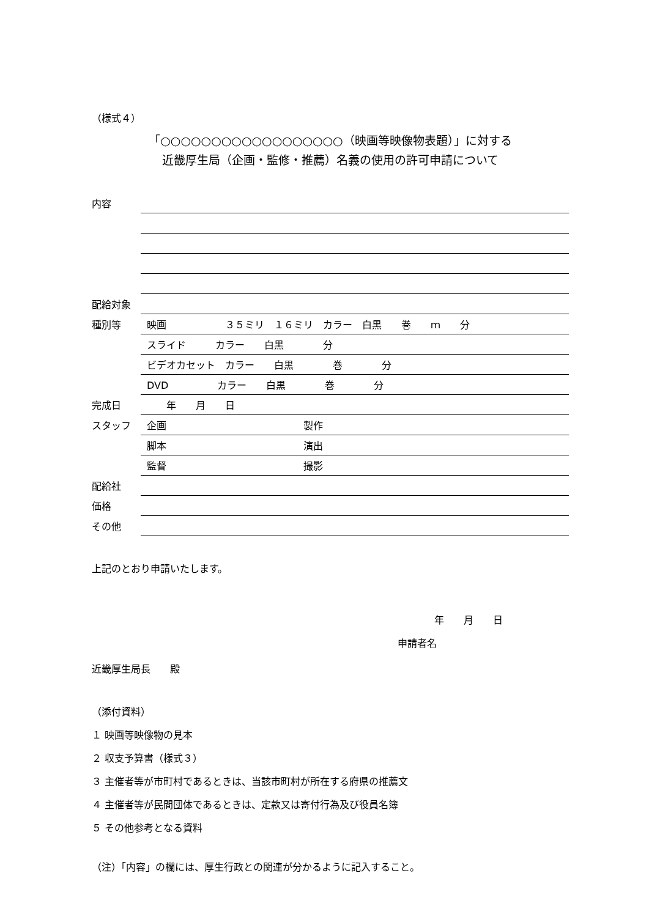（様式４）
「○○○○○○○○○○○○○○○○○○（映画等映像物表題）」に対する
近畿厚生局（企画・監修・推薦）名義の使用の許可申請について
| 内容 | |
| 配給対象 | |
| 種別等 | 映画 ３５ミリ １６ミリ カラー 白黒 巻 ｍ 分 |
| | スライド カラー 白黒 分 |
| | ビデオカセット カラー 白黒 巻 分 |
| | DVD カラー 白黒 巻 分 |
| 完成日 | 年 月 日 |
| スタッフ | 企画 製作 |
| | 脚本 演出 |
| | 監督 撮影 |
| 配給社 | |
| 価格 | |
| その他 | |
上記のとおり申請いたします。
年　　月　　日
申請者名
近畿厚生局長　　殿
（添付資料）
１ 映画等映像物の見本
２ 収支予算書（様式３）
３ 主催者等が市町村であるときは、当該市町村が所在する府県の推薦文
４ 主催者等が民間団体であるときは、定款又は寄付行為及び役員名簿
５ その他参考となる資料
（注）「内容」の欄には、厚生行政との関連が分かるように記入すること。